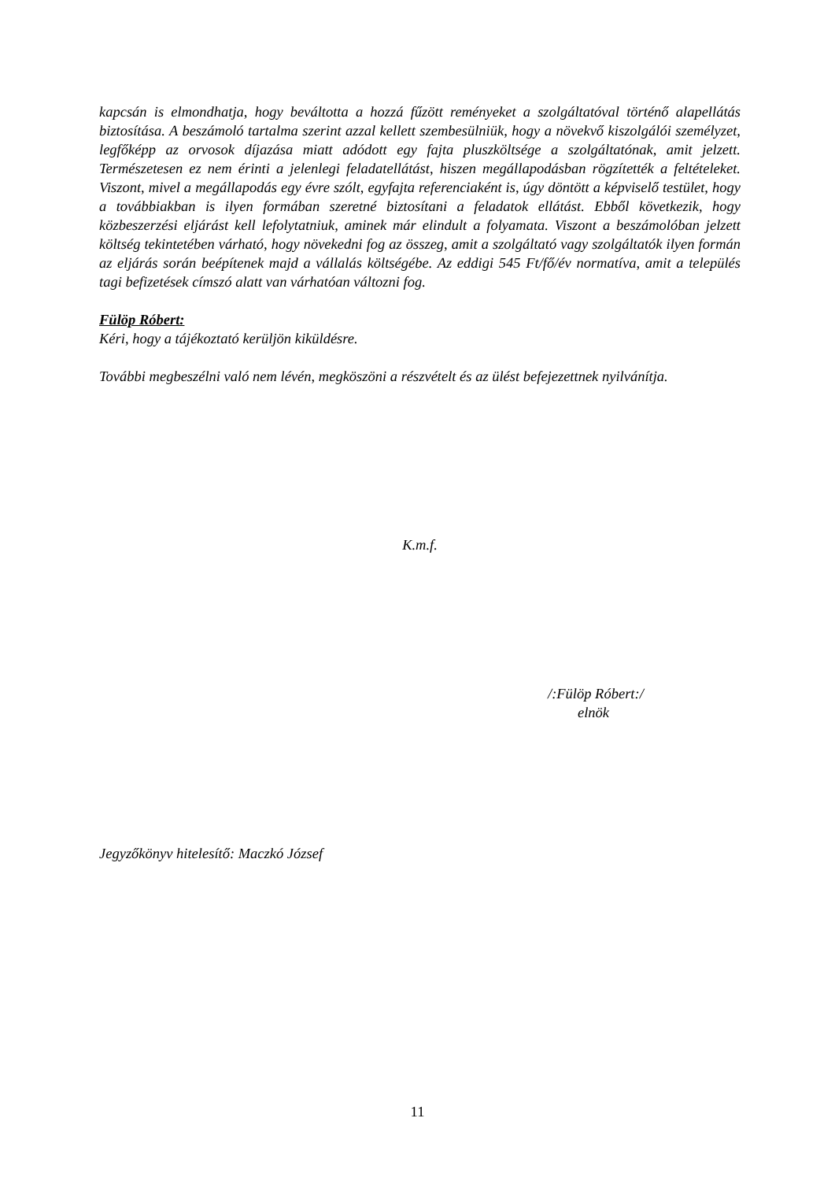kapcsán is elmondhatja, hogy beváltotta a hozzá fűzött reményeket a szolgáltatóval történő alapellátás biztosítása. A beszámoló tartalma szerint azzal kellett szembesülniük, hogy a növekvő kiszolgálói személyzet, legfőképp az orvosok díjazása miatt adódott egy fajta pluszköltsége a szolgáltatónak, amit jelzett. Természetesen ez nem érinti a jelenlegi feladatellátást, hiszen megállapodásban rögzítették a feltételeket. Viszont, mivel a megállapodás egy évre szólt, egyfajta referenciaként is, úgy döntött a képviselő testület, hogy a továbbiakban is ilyen formában szeretné biztosítani a feladatok ellátást. Ebből következik, hogy közbeszerzési eljárást kell lefolytatniuk, aminek már elindult a folyamata. Viszont a beszámolóban jelzett költség tekintetében várható, hogy növekedni fog az összeg, amit a szolgáltató vagy szolgáltatók ilyen formán az eljárás során beépítenek majd a vállalás költségébe. Az eddigi 545 Ft/fő/év normatíva, amit a település tagi befizetések címszó alatt van várhatóan változni fog.
Fülöp Róbert:
Kéri, hogy a tájékoztató kerüljön kiküldésre.
További megbeszélni való nem lévén, megköszöni a részvételt és az ülést befejezettnek nyilvánítja.
K.m.f.
/:Fülöp Róbert:/
elnök
Jegyzőkönyv hitelesítő: Maczkó József
11